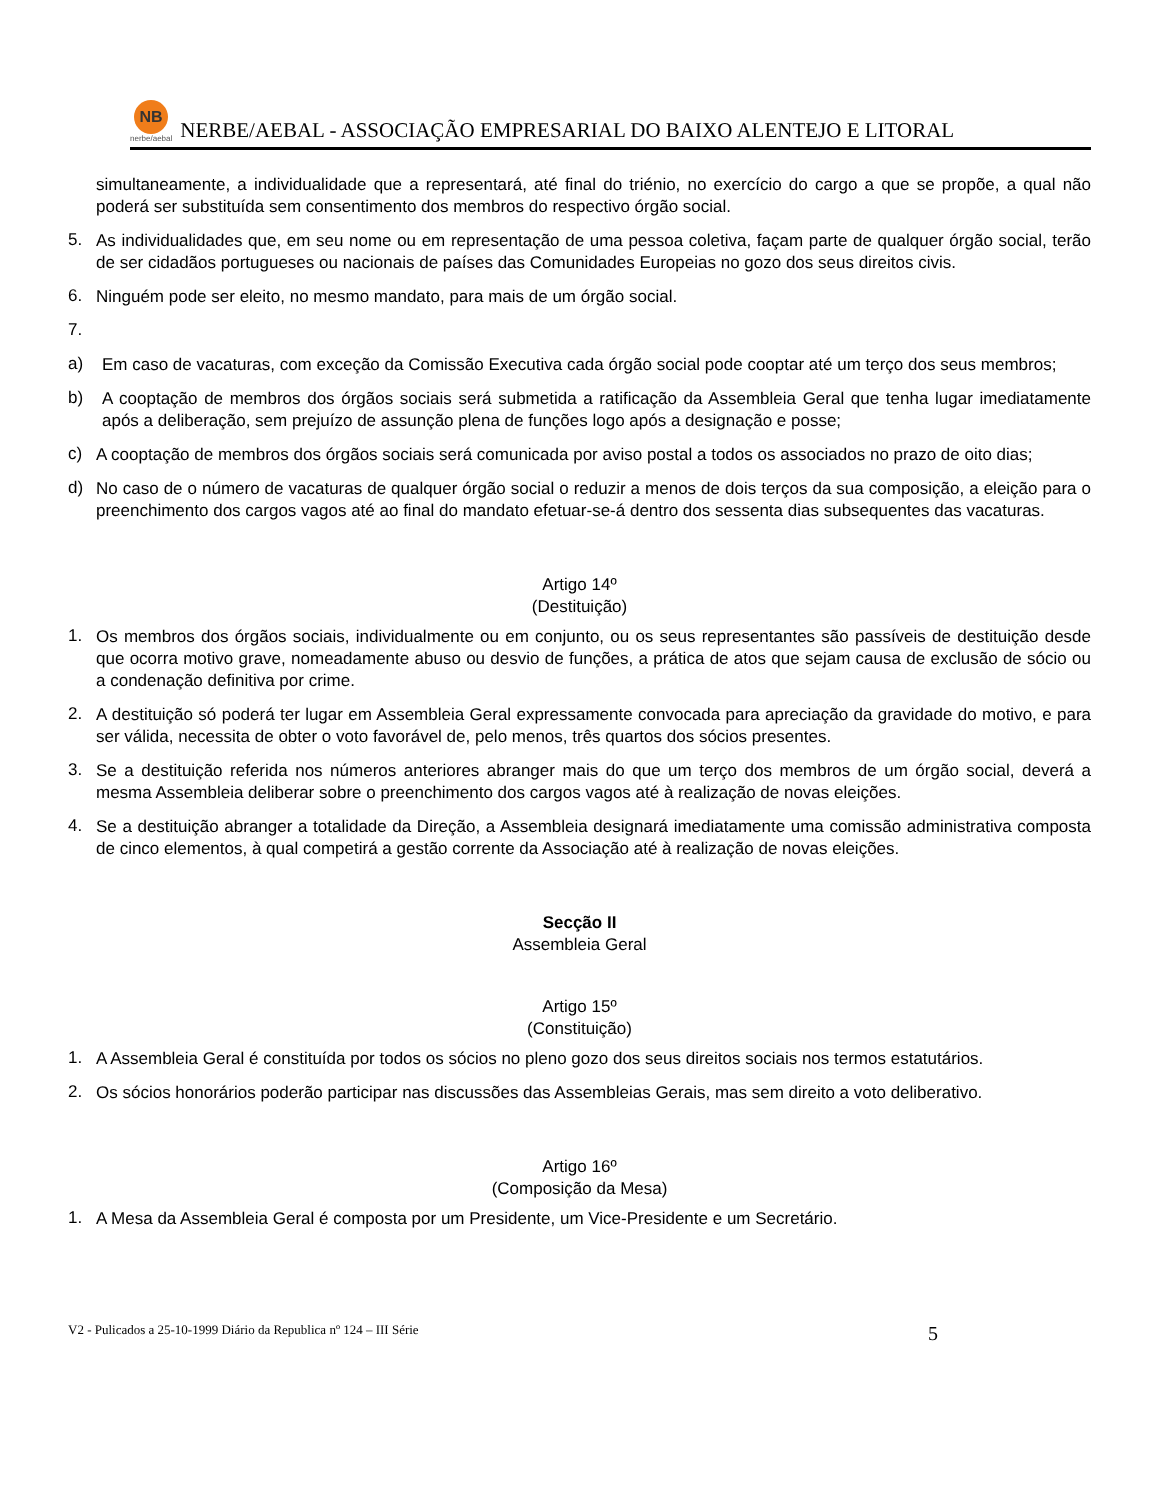NB
nerbe/aebal
NERBE/AEBAL - ASSOCIAÇÃO EMPRESARIAL DO BAIXO ALENTEJO E LITORAL
simultaneamente, a individualidade que a representará, até final do triénio, no exercício do cargo a que se propõe, a qual não poderá ser substituída sem consentimento dos membros do respectivo órgão social.
5.
As individualidades que, em seu nome ou em representação de uma pessoa coletiva, façam parte de qualquer órgão social, terão de ser cidadãos portugueses ou nacionais de países das Comunidades Europeias no gozo dos seus direitos civis.
6.
Ninguém pode ser eleito, no mesmo mandato, para mais de um órgão social.
7.
a)
Em caso de vacaturas, com exceção da Comissão Executiva cada órgão social pode cooptar até um terço dos seus membros;
b)
A cooptação de membros dos órgãos sociais será submetida a ratificação da Assembleia Geral que tenha lugar imediatamente após a deliberação, sem prejuízo de assunção plena de funções logo após a designação e posse;
c)
A cooptação de membros dos órgãos sociais será comunicada por aviso postal a todos os associados no prazo de oito dias;
d)
No caso de o número de vacaturas de qualquer órgão social o reduzir a menos de dois terços da sua composição, a eleição para o preenchimento dos cargos vagos até ao final do mandato efetuar-se-á dentro dos sessenta dias subsequentes das vacaturas.
Artigo 14º
(Destituição)
1.
Os membros dos órgãos sociais, individualmente ou em conjunto, ou os seus representantes são passíveis de destituição desde que ocorra motivo grave, nomeadamente abuso ou desvio de funções, a prática de atos que sejam causa de exclusão de sócio ou a condenação definitiva por crime.
2.
A destituição só poderá ter lugar em Assembleia Geral expressamente convocada para apreciação da gravidade do motivo, e para ser válida, necessita de obter o voto favorável de, pelo menos, três quartos dos sócios presentes.
3.
Se a destituição referida nos números anteriores abranger mais do que um terço dos membros de um órgão social, deverá a mesma Assembleia deliberar sobre o preenchimento dos cargos vagos até à realização de novas eleições.
4.
Se a destituição abranger a totalidade da Direção, a Assembleia designará imediatamente uma comissão administrativa composta de cinco elementos, à qual competirá a gestão corrente da Associação até à realização de novas eleições.
Secção II
Assembleia Geral
Artigo 15º
(Constituição)
1.
A Assembleia Geral é constituída por todos os sócios no pleno gozo dos seus direitos sociais nos termos estatutários.
2.
Os sócios honorários poderão participar nas discussões das Assembleias Gerais, mas sem direito a voto deliberativo.
Artigo 16º
(Composição da Mesa)
1.
A Mesa da Assembleia Geral é composta por um Presidente, um Vice-Presidente e um Secretário.
V2 - Pulicados a 25-10-1999 Diário da Republica nº 124 – III Série 5